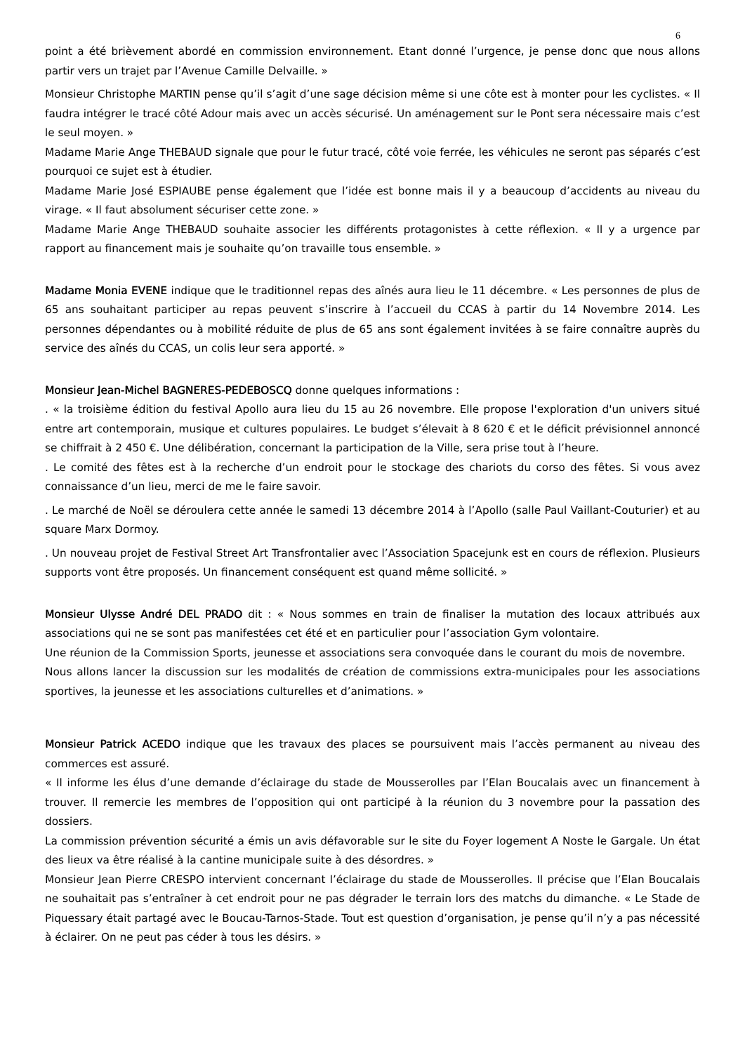6
point a été brièvement abordé en commission environnement. Etant donné l’urgence, je pense donc que nous allons partir vers un trajet par l’Avenue Camille Delvaille. »
Monsieur Christophe MARTIN pense qu’il s’agit d’une sage décision même si une côte est à monter pour les cyclistes. « Il faudra intégrer le tracé côté Adour mais avec un accès sécurisé. Un aménagement sur le Pont sera nécessaire mais c’est le seul moyen. »
Madame Marie Ange THEBAUD signale que pour le futur tracé, côté voie ferrée, les véhicules ne seront pas séparés c’est pourquoi ce sujet est à étudier.
Madame Marie José ESPIAUBE pense également que l’idée est bonne mais il y a beaucoup d’accidents au niveau du virage. « Il faut absolument sécuriser cette zone. »
Madame Marie Ange THEBAUD souhaite associer les différents protagonistes à cette réflexion. « Il y a urgence par rapport au financement mais je souhaite qu’on travaille tous ensemble. »
Madame Monia EVENE indique que le traditionnel repas des aînés aura lieu le 11 décembre. « Les personnes de plus de 65 ans souhaitant participer au repas peuvent s’inscrire à l’accueil du CCAS à partir du 14 Novembre 2014. Les personnes dépendantes ou à mobilité réduite de plus de 65 ans sont également invitées à se faire connaître auprès du service des aînés du CCAS, un colis leur sera apporté. »
Monsieur Jean-Michel BAGNERES-PEDEBOSCQ donne quelques informations :
. « la troisième édition du festival Apollo aura lieu du 15 au 26 novembre. Elle propose l'exploration d'un univers situé entre art contemporain, musique et cultures populaires. Le budget s’élevait à 8 620 € et le déficit prévisionnel annoncé se chiffrait à 2 450 €. Une délibération, concernant la participation de la Ville, sera prise tout à l’heure.
. Le comité des fêtes est à la recherche d’un endroit pour le stockage des chariots du corso des fêtes. Si vous avez connaissance d’un lieu, merci de me le faire savoir.
. Le marché de Noël se déroulera cette année le samedi 13 décembre 2014 à l’Apollo (salle Paul Vaillant-Couturier) et au square Marx Dormoy.
. Un nouveau projet de Festival Street Art Transfrontalier avec l’Association Spacejunk est en cours de réflexion. Plusieurs supports vont être proposés. Un financement conséquent est quand même sollicité. »
Monsieur Ulysse André DEL PRADO dit : « Nous sommes en train de finaliser la mutation des locaux attribués aux associations qui ne se sont pas manifestées cet été et en particulier pour l’association Gym volontaire.
Une réunion de la Commission Sports, jeunesse et associations sera convoquée dans le courant du mois de novembre.
Nous allons lancer la discussion sur les modalités de création de commissions extra-municipales pour les associations sportives, la jeunesse et les associations culturelles et d’animations. »
Monsieur Patrick ACEDO indique que les travaux des places se poursuivent mais l’accès permanent au niveau des commerces est assuré.
« Il informe les élus d’une demande d’éclairage du stade de Mousserolles par l’Elan Boucalais avec un financement à trouver. Il remercie les membres de l’opposition qui ont participé à la réunion du 3 novembre pour la passation des dossiers.
La commission prévention sécurité a émis un avis défavorable sur le site du Foyer logement A Noste le Gargale. Un état des lieux va être réalisé à la cantine municipale suite à des désordres. »
Monsieur Jean Pierre CRESPO intervient concernant l’éclairage du stade de Mousserolles. Il précise que l’Elan Boucalais ne souhaitait pas s’entraîner à cet endroit pour ne pas dégrader le terrain lors des matchs du dimanche. « Le Stade de Piquessary était partagé avec le Boucau-Tarnos-Stade. Tout est question d’organisation, je pense qu’il n’y a pas nécessité à éclairer. On ne peut pas céder à tous les désirs. »